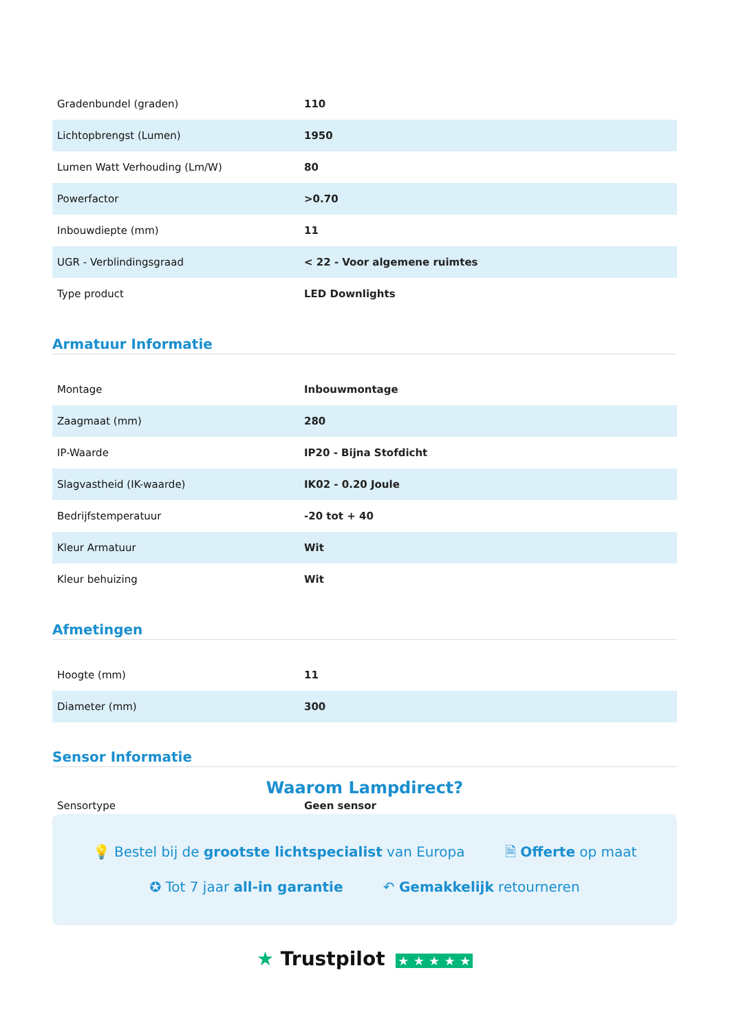| Gradenbundel (graden) | 110 |
| Lichtopbrengst (Lumen) | 1950 |
| Lumen Watt Verhouding (Lm/W) | 80 |
| Powerfactor | >0.70 |
| Inbouwdiepte (mm) | 11 |
| UGR - Verblindingsgraad | < 22 - Voor algemene ruimtes |
| Type product | LED Downlights |
Armatuur Informatie
| Montage | Inbouwmontage |
| Zaagmaat (mm) | 280 |
| IP-Waarde | IP20 - Bijna Stofdicht |
| Slagvastheid (IK-waarde) | IK02 - 0.20 Joule |
| Bedrijfstemperatuur | -20 tot + 40 |
| Kleur Armatuur | Wit |
| Kleur behuizing | Wit |
Afmetingen
| Hoogte (mm) | 11 |
| Diameter (mm) | 300 |
Sensor Informatie
Waarom Lampdirect?
| Sensortype | Geen sensor |
💡 Bestel bij de grootste lichtspecialist van Europa 🗎 Offerte op maat
✪ Tot 7 jaar all-in garantie ↶ Gemakkelijk retourneren
★ Trustpilot ★ ★ ★ ★ ★